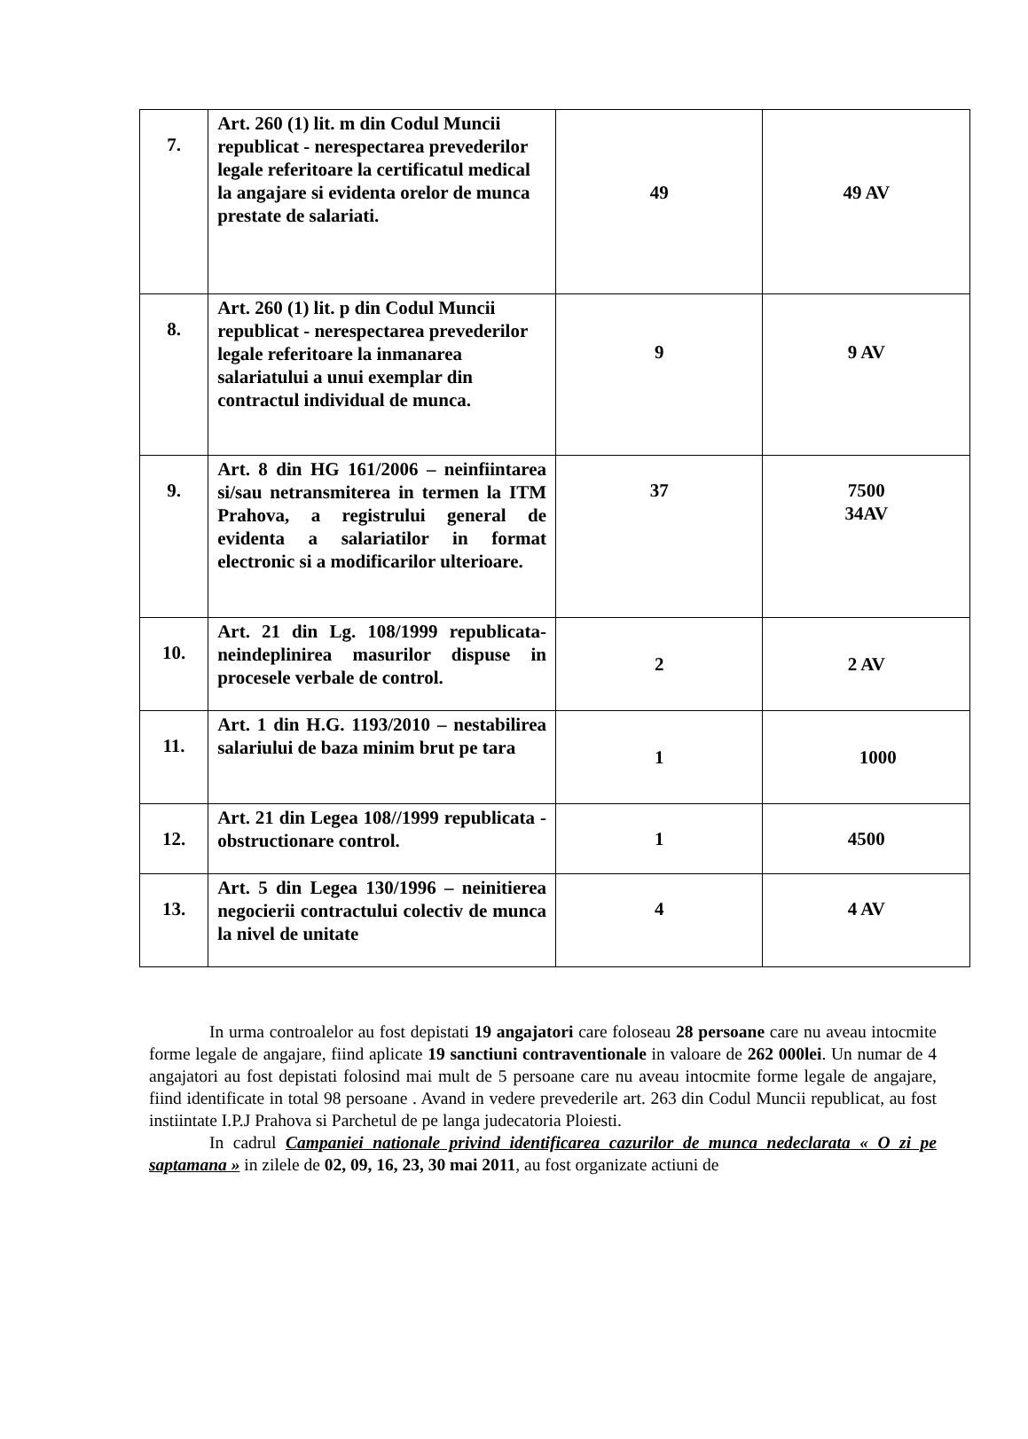| 7. | Art. 260 (1) lit. m din Codul Muncii republicat - nerespectarea prevederilor legale referitoare la certificatul medical la angajare si evidenta orelor de munca prestate de salariati. | 49 | 49 AV |
| 8. | Art. 260 (1) lit. p din Codul Muncii republicat - nerespectarea prevederilor legale referitoare la inmanarea salariatului a unui exemplar din contractul individual de munca. | 9 | 9 AV |
| 9. | Art. 8 din HG 161/2006 – neinfiintarea si/sau netransmiterea in termen la ITM Prahova, a registrului general de evidenta a salariatilor in format electronic si a modificarilor ulterioare. | 37 | 7500 34AV |
| 10. | Art. 21 din Lg. 108/1999 republicata-neindeplinirea masurilor dispuse in procesele verbale de control. | 2 | 2 AV |
| 11. | Art. 1 din H.G. 1193/2010 – nestabilirea salariului de baza minim brut pe tara | 1 | 1000 |
| 12. | Art. 21 din Legea 108//1999 republicata - obstructionare control. | 1 | 4500 |
| 13. | Art. 5 din Legea 130/1996 – neinitierea negocierii contractului colectiv de munca la nivel de unitate | 4 | 4 AV |
In urma controalelor au fost depistati 19 angajatori care foloseau 28 persoane care nu aveau intocmite forme legale de angajare, fiind aplicate 19 sanctiuni contraventionale in valoare de 262 000lei. Un numar de 4 angajatori au fost depistati folosind mai mult de 5 persoane care nu aveau intocmite forme legale de angajare, fiind identificate in total 98 persoane . Avand in vedere prevederile art. 263 din Codul Muncii republicat, au fost instiintate I.P.J Prahova si Parchetul de pe langa judecatoria Ploiesti.
In cadrul Campaniei nationale privind identificarea cazurilor de munca nedeclarata « O zi pe saptamana » in zilele de 02, 09, 16, 23, 30 mai 2011, au fost organizate actiuni de